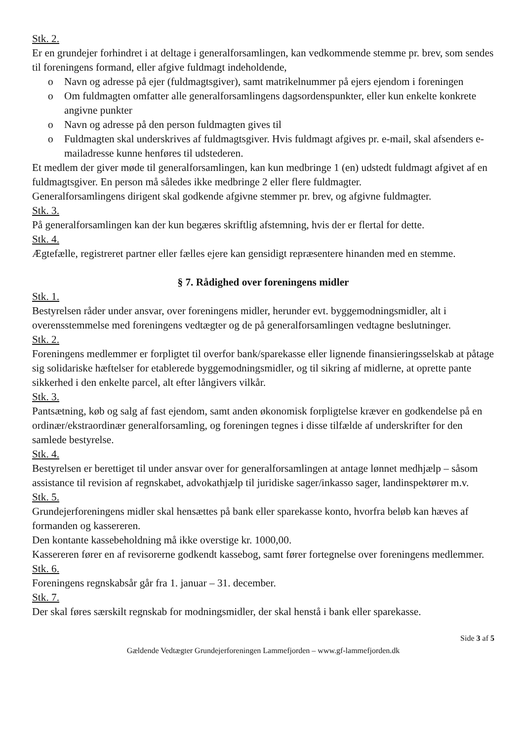Stk. 2.
Er en grundejer forhindret i at deltage i generalforsamlingen, kan vedkommende stemme pr. brev, som sendes til foreningens formand, eller afgive fuldmagt indeholdende,
o Navn og adresse på ejer (fuldmagtsgiver), samt matrikelnummer på ejers ejendom i foreningen
o Om fuldmagten omfatter alle generalforsamlingens dagsordenspunkter, eller kun enkelte konkrete angivne punkter
o Navn og adresse på den person fuldmagten gives til
o Fuldmagten skal underskrives af fuldmagtsgiver. Hvis fuldmagt afgives pr. e-mail, skal afsenders e-mailadresse kunne henføres til udstederen.
Et medlem der giver møde til generalforsamlingen, kan kun medbringe 1 (en) udstedt fuldmagt afgivet af en fuldmagtsgiver. En person må således ikke medbringe 2 eller flere fuldmagter.
Generalforsamlingens dirigent skal godkende afgivne stemmer pr. brev, og afgivne fuldmagter.
Stk. 3.
På generalforsamlingen kan der kun begæres skriftlig afstemning, hvis der er flertal for dette.
Stk. 4.
Ægtefælle, registreret partner eller fælles ejere kan gensidigt repræsentere hinanden med en stemme.
§ 7. Rådighed over foreningens midler
Stk. 1.
Bestyrelsen råder under ansvar, over foreningens midler, herunder evt. byggemodningsmidler, alt i overensstemmelse med foreningens vedtægter og de på generalforsamlingen vedtagne beslutninger.
Stk. 2.
Foreningens medlemmer er forpligtet til overfor bank/sparekasse eller lignende finansieringsselskab at påtage sig solidariske hæftelser for etablerede byggemodningsmidler, og til sikring af midlerne, at oprette pante sikkerhed i den enkelte parcel, alt efter långivers vilkår.
Stk. 3.
Pantsætning, køb og salg af fast ejendom, samt anden økonomisk forpligtelse kræver en godkendelse på en ordinær/ekstraordinær generalforsamling, og foreningen tegnes i disse tilfælde af underskrifter for den samlede bestyrelse.
Stk. 4.
Bestyrelsen er berettiget til under ansvar over for generalforsamlingen at antage lønnet medhjælp – såsom assistance til revision af regnskabet, advokathjælp til juridiske sager/inkasso sager, landinspektører m.v.
Stk. 5.
Grundejerforeningens midler skal hensættes på bank eller sparekasse konto, hvorfra beløb kan hæves af formanden og kassereren.
Den kontante kassebeholdning må ikke overstige kr. 1000,00.
Kassereren fører en af revisorerne godkendt kassebog, samt fører fortegnelse over foreningens medlemmer.
Stk. 6.
Foreningens regnskabsår går fra 1. januar – 31. december.
Stk. 7.
Der skal føres særskilt regnskab for modningsmidler, der skal henstå i bank eller sparekasse.
Side 3 af 5
Gældende Vedtægter Grundejerforeningen Lammefjorden – www.gf-lammefjorden.dk